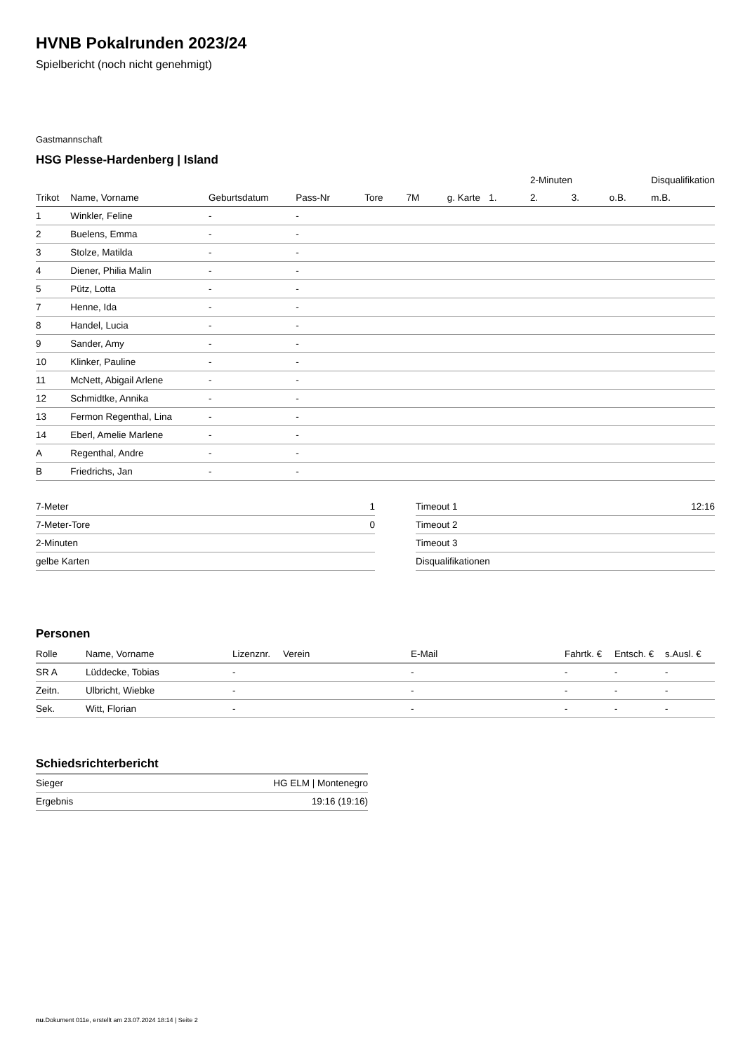HVNB Pokalrunden 2023/24
Spielbericht (noch nicht genehmigt)
Gastmannschaft
HSG Plesse-Hardenberg | Island
| | | | | | | | | 2-Minuten | | | Disqualifikation |
| --- | --- | --- | --- | --- | --- | --- | --- | --- | --- | --- | --- |
| Trikot | Name, Vorname | Geburtsdatum | Pass-Nr | Tore | 7M | g. Karte | 1. | 2. | 3. | o.B. | m.B. |
| 1 | Winkler, Feline | - | - | | | | | | | | |
| 2 | Buelens, Emma | - | - | | | | | | | | |
| 3 | Stolze, Matilda | - | - | | | | | | | | |
| 4 | Diener, Philia Malin | - | - | | | | | | | | |
| 5 | Pütz, Lotta | - | - | | | | | | | | |
| 7 | Henne, Ida | - | - | | | | | | | | |
| 8 | Handel, Lucia | - | - | | | | | | | | |
| 9 | Sander, Amy | - | - | | | | | | | | |
| 10 | Klinker, Pauline | - | - | | | | | | | | |
| 11 | McNett, Abigail Arlene | - | - | | | | | | | | |
| 12 | Schmidtke, Annika | - | - | | | | | | | | |
| 13 | Fermon Regenthal, Lina | - | - | | | | | | | | |
| 14 | Eberl, Amelie Marlene | - | - | | | | | | | | |
| A | Regenthal, Andre | - | - | | | | | | | | |
| B | Friedrichs, Jan | - | - | | | | | | | | |
| 7-Meter | 1 |
| 7-Meter-Tore | 0 |
| 2-Minuten | |
| gelbe Karten | |
| Timeout 1 | 12:16 |
| Timeout 2 | |
| Timeout 3 | |
| Disqualifikationen | |
Personen
| Rolle | Name, Vorname | Lizenznr. | Verein | E-Mail | Fahrtk. € | Entsch. € | s.Ausl. € |
| --- | --- | --- | --- | --- | --- | --- | --- |
| SR A | Lüddecke, Tobias | - | | - | - | - | - |
| Zeitn. | Ulbricht, Wiebke | - | | - | - | - | - |
| Sek. | Witt, Florian | - | | - | - | - | - |
Schiedsrichterbericht
| Sieger | HG ELM / Montenegro |
| Ergebnis | 19:16 (19:16) |
nu.Dokument 011e, erstellt am 23.07.2024 18:14 | Seite 2